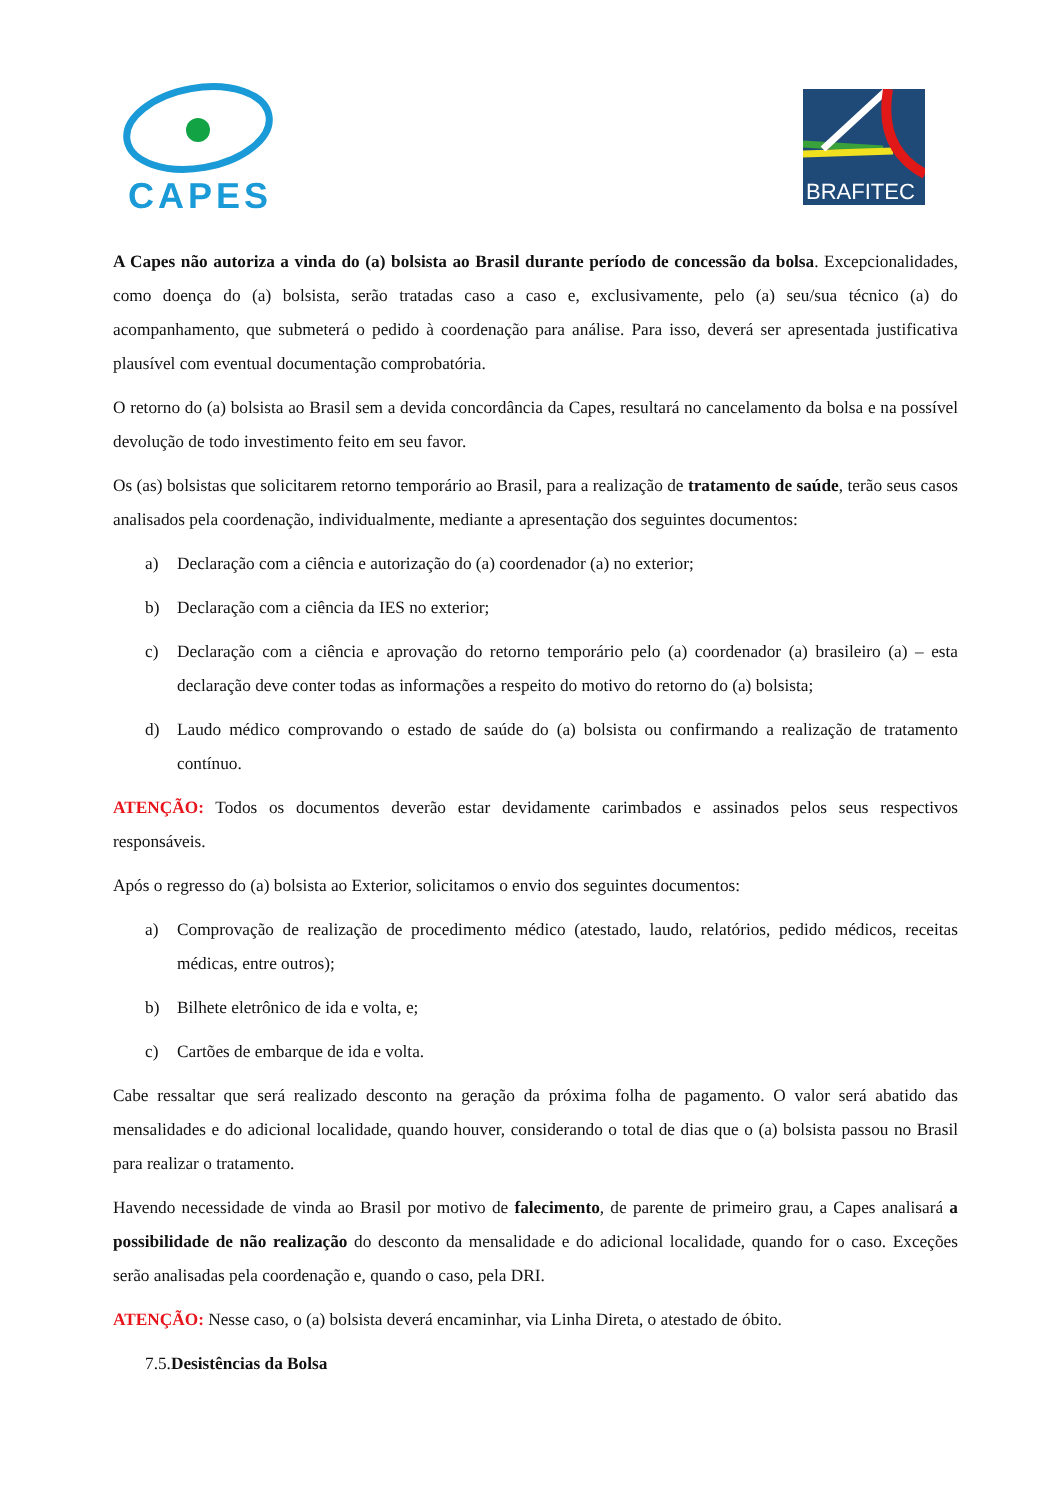CAPES
BRAFITEC
A Capes não autoriza a vinda do (a) bolsista ao Brasil durante período de concessão da bolsa. Excepcionalidades, como doença do (a) bolsista, serão tratadas caso a caso e, exclusivamente, pelo (a) seu/sua técnico (a) do acompanhamento, que submeterá o pedido à coordenação para análise. Para isso, deverá ser apresentada justificativa plausível com eventual documentação comprobatória.
O retorno do (a) bolsista ao Brasil sem a devida concordância da Capes, resultará no cancelamento da bolsa e na possível devolução de todo investimento feito em seu favor.
Os (as) bolsistas que solicitarem retorno temporário ao Brasil, para a realização de tratamento de saúde, terão seus casos analisados pela coordenação, individualmente, mediante a apresentação dos seguintes documentos:
a) Declaração com a ciência e autorização do (a) coordenador (a) no exterior;
b) Declaração com a ciência da IES no exterior;
c) Declaração com a ciência e aprovação do retorno temporário pelo (a) coordenador (a) brasileiro (a) – esta declaração deve conter todas as informações a respeito do motivo do retorno do (a) bolsista;
d) Laudo médico comprovando o estado de saúde do (a) bolsista ou confirmando a realização de tratamento contínuo.
ATENÇÃO: Todos os documentos deverão estar devidamente carimbados e assinados pelos seus respectivos responsáveis.
Após o regresso do (a) bolsista ao Exterior, solicitamos o envio dos seguintes documentos:
a) Comprovação de realização de procedimento médico (atestado, laudo, relatórios, pedido médicos, receitas médicas, entre outros);
b) Bilhete eletrônico de ida e volta, e;
c) Cartões de embarque de ida e volta.
Cabe ressaltar que será realizado desconto na geração da próxima folha de pagamento. O valor será abatido das mensalidades e do adicional localidade, quando houver, considerando o total de dias que o (a) bolsista passou no Brasil para realizar o tratamento.
Havendo necessidade de vinda ao Brasil por motivo de falecimento, de parente de primeiro grau, a Capes analisará a possibilidade de não realização do desconto da mensalidade e do adicional localidade, quando for o caso. Exceções serão analisadas pela coordenação e, quando o caso, pela DRI.
ATENÇÃO: Nesse caso, o (a) bolsista deverá encaminhar, via Linha Direta, o atestado de óbito.
7.5. Desistências da Bolsa